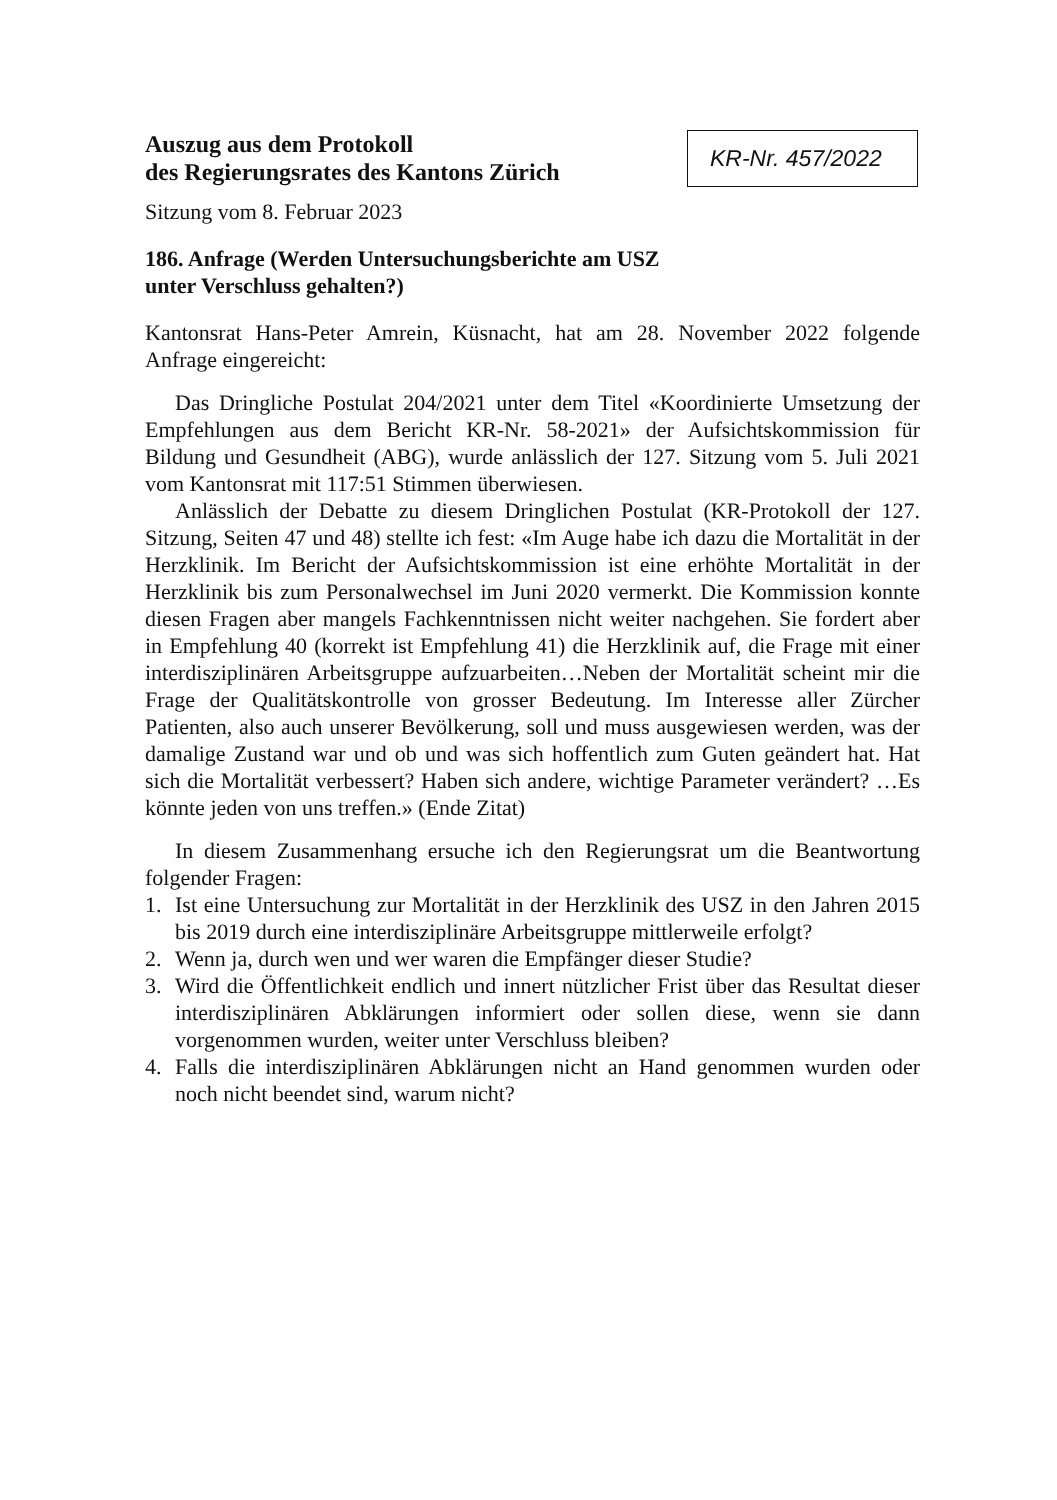Auszug aus dem Protokoll
des Regierungsrates des Kantons Zürich
KR-Nr. 457/2022
Sitzung vom 8. Februar 2023
186. Anfrage (Werden Untersuchungsberichte am USZ
unter Verschluss gehalten?)
Kantonsrat Hans-Peter Amrein, Küsnacht, hat am 28. November 2022 folgende Anfrage eingereicht:
Das Dringliche Postulat 204/2021 unter dem Titel «Koordinierte Umsetzung der Empfehlungen aus dem Bericht KR-Nr. 58-2021» der Aufsichtskommission für Bildung und Gesundheit (ABG), wurde anlässlich der 127. Sitzung vom 5. Juli 2021 vom Kantonsrat mit 117:51 Stimmen überwiesen.
Anlässlich der Debatte zu diesem Dringlichen Postulat (KR-Protokoll der 127. Sitzung, Seiten 47 und 48) stellte ich fest: «Im Auge habe ich dazu die Mortalität in der Herzklinik. Im Bericht der Aufsichtskommission ist eine erhöhte Mortalität in der Herzklinik bis zum Personalwechsel im Juni 2020 vermerkt. Die Kommission konnte diesen Fragen aber mangels Fachkenntnissen nicht weiter nachgehen. Sie fordert aber in Empfehlung 40 (korrekt ist Empfehlung 41) die Herzklinik auf, die Frage mit einer interdisziplinären Arbeitsgruppe aufzuarbeiten…Neben der Mortalität scheint mir die Frage der Qualitätskontrolle von grosser Bedeutung. Im Interesse aller Zürcher Patienten, also auch unserer Bevölkerung, soll und muss ausgewiesen werden, was der damalige Zustand war und ob und was sich hoffentlich zum Guten geändert hat. Hat sich die Mortalität verbessert? Haben sich andere, wichtige Parameter verändert? …Es könnte jeden von uns treffen.» (Ende Zitat)
In diesem Zusammenhang ersuche ich den Regierungsrat um die Beantwortung folgender Fragen:
1. Ist eine Untersuchung zur Mortalität in der Herzklinik des USZ in den Jahren 2015 bis 2019 durch eine interdisziplinäre Arbeitsgruppe mittlerweile erfolgt?
2. Wenn ja, durch wen und wer waren die Empfänger dieser Studie?
3. Wird die Öffentlichkeit endlich und innert nützlicher Frist über das Resultat dieser interdisziplinären Abklärungen informiert oder sollen diese, wenn sie dann vorgenommen wurden, weiter unter Verschluss bleiben?
4. Falls die interdisziplinären Abklärungen nicht an Hand genommen wurden oder noch nicht beendet sind, warum nicht?